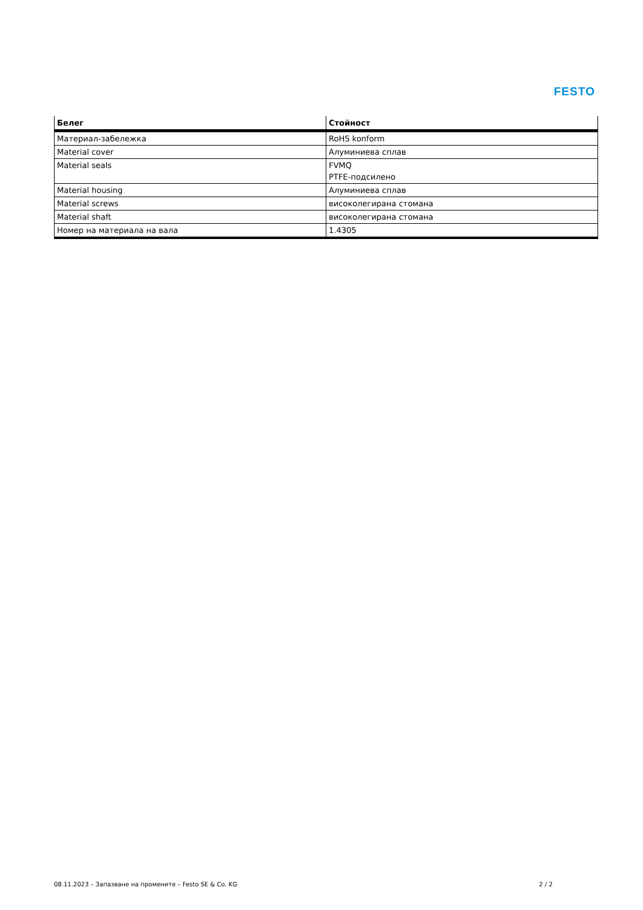FESTO
| Белег | Стойност |
| --- | --- |
| Материал-забележка | RoHS konform |
| Material cover | Алуминиева сплав |
| Material seals | FVMQ PTFE-подсилено |
| Material housing | Алуминиева сплав |
| Material screws | високолегирана стомана |
| Material shaft | високолегирана стомана |
| Номер на материала на вала | 1.4305 |
08.11.2023 – Запазване на промените – Festo SE & Co. KG 2 / 2